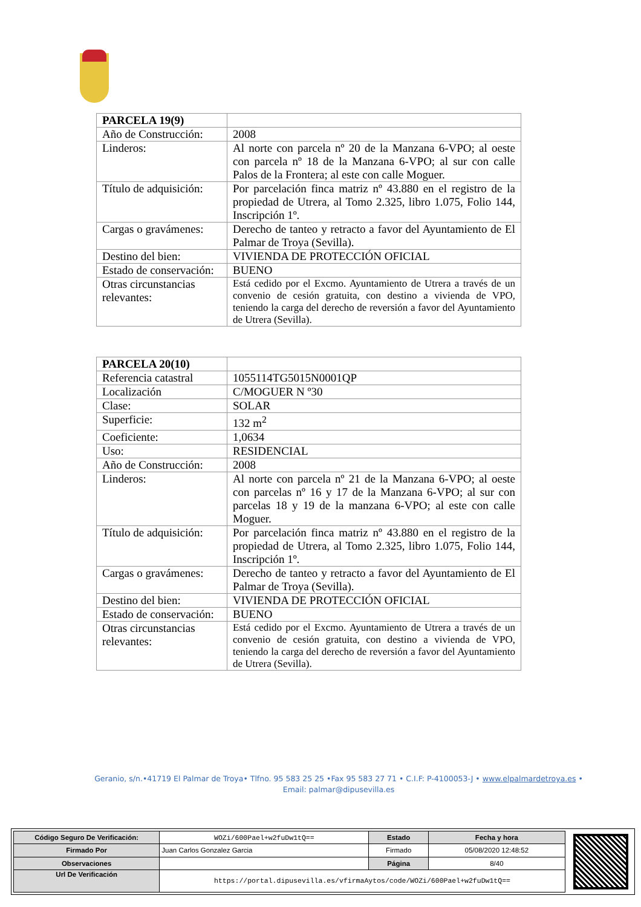| PARCELA 19(9) | |
| Año de Construcción: | 2008 |
| Linderos: | Al norte con parcela nº 20 de la Manzana 6-VPO; al oeste con parcela nº 18 de la Manzana 6-VPO; al sur con calle Palos de la Frontera; al este con calle Moguer. |
| Título de adquisición: | Por parcelación finca matriz nº 43.880 en el registro de la propiedad de Utrera, al Tomo 2.325, libro 1.075, Folio 144, Inscripción 1º. |
| Cargas o gravámenes: | Derecho de tanteo y retracto a favor del Ayuntamiento de El Palmar de Troya (Sevilla). |
| Destino del bien: | VIVIENDA DE PROTECCIÓN OFICIAL |
| Estado de conservación: | BUENO |
| Otras circunstancias relevantes: | Está cedido por el Excmo. Ayuntamiento de Utrera a través de un convenio de cesión gratuita, con destino a vivienda de VPO, teniendo la carga del derecho de reversión a favor del Ayuntamiento de Utrera (Sevilla). |
| PARCELA 20(10) | |
| Referencia catastral | 1055114TG5015N0001QP |
| Localización | C/MOGUER N º30 |
| Clase: | SOLAR |
| Superficie: | 132 m<sup>2</sup> |
| Coeficiente: | 1,0634 |
| Uso: | RESIDENCIAL |
| Año de Construcción: | 2008 |
| Linderos: | Al norte con parcela nº 21 de la Manzana 6-VPO; al oeste con parcelas nº 16 y 17 de la Manzana 6-VPO; al sur con parcelas 18 y 19 de la manzana 6-VPO; al este con calle Moguer. |
| Título de adquisición: | Por parcelación finca matriz nº 43.880 en el registro de la propiedad de Utrera, al Tomo 2.325, libro 1.075, Folio 144, Inscripción 1º. |
| Cargas o gravámenes: | Derecho de tanteo y retracto a favor del Ayuntamiento de El Palmar de Troya (Sevilla). |
| Destino del bien: | VIVIENDA DE PROTECCIÓN OFICIAL |
| Estado de conservación: | BUENO |
| Otras circunstancias relevantes: | Está cedido por el Excmo. Ayuntamiento de Utrera a través de un convenio de cesión gratuita, con destino a vivienda de VPO, teniendo la carga del derecho de reversión a favor del Ayuntamiento de Utrera (Sevilla). |
Geranio, s/n.•41719 El Palmar de Troya• Tlfno. 95 583 25 25 •Fax 95 583 27 71 • C.I.F: P-4100053-J • www.elpalmardetroya.es •
Email: palmar@dipusevilla.es
| Código Seguro De Verificación: | WOZi/600Pael+w2fuDw1tQ== | Estado | Fecha y hora |
| Firmado Por | Juan Carlos Gonzalez Garcia | Firmado | 05/08/2020 12:48:52 |
| Observaciones | | Página | 8/40 |
| Url De Verificación | https://portal.dipusevilla.es/vfirmaAytos/code/WOZi/600Pael+w2fuDw1tQ== | | |